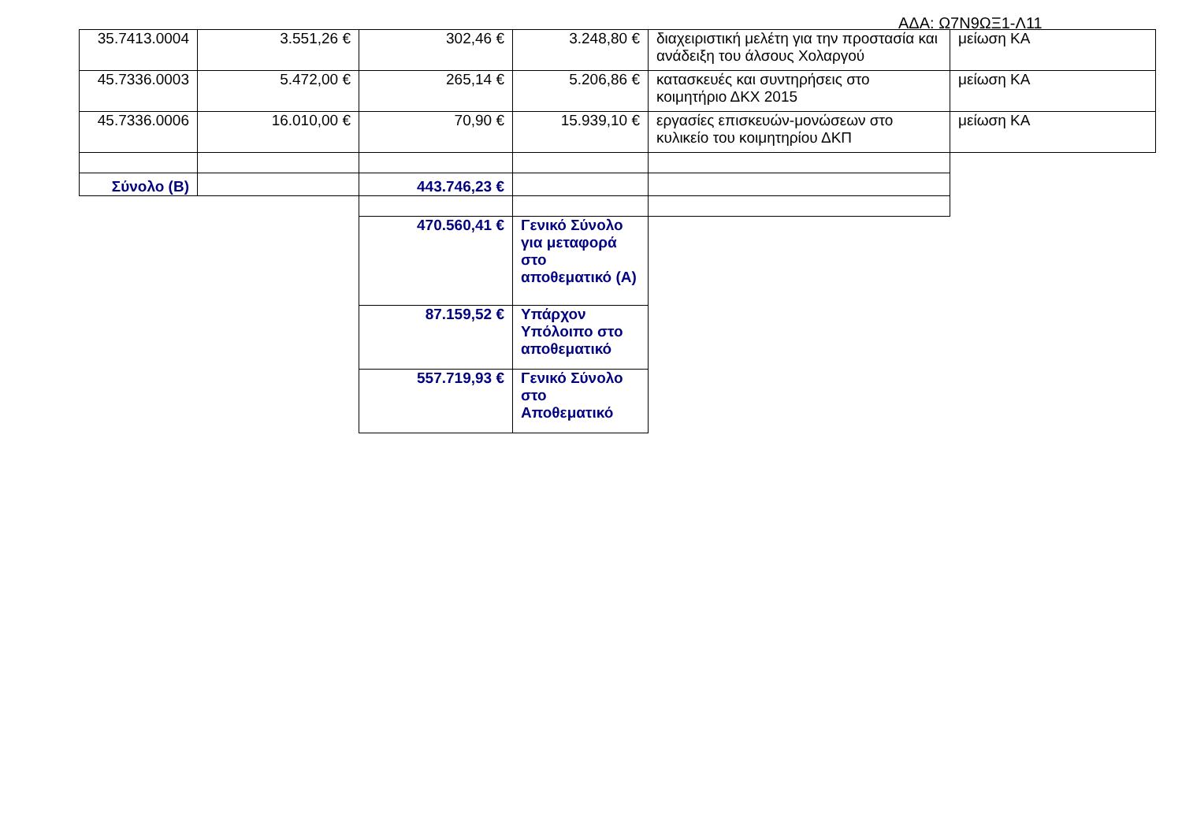ΑΔΑ: Ω7Ν9ΩΞ1-Λ11
| 35.7413.0004 | 3.551,26 € | 302,46 € | 3.248,80 € | διαχειριστική μελέτη για την προστασία και ανάδειξη του άλσους Χολαργού | μείωση ΚΑ |
| 45.7336.0003 | 5.472,00 € | 265,14 € | 5.206,86 € | κατασκευές και συντηρήσεις στο κοιμητήριο ΔΚΧ 2015 | μείωση ΚΑ |
| 45.7336.0006 | 16.010,00 € | 70,90 € | 15.939,10 € | εργασίες επισκευών-μονώσεων στο κυλικείο του κοιμητηρίου ΔΚΠ | μείωση ΚΑ |
| Σύνολο (Β) | | 443.746,23 € | | | |
| | | 470.560,41 € | Γενικό Σύνολο για μεταφορά στο αποθεματικό (Α) | | |
| | | 87.159,52 € | Υπάρχον Υπόλοιπο στο αποθεματικό | | |
| | | 557.719,93 € | Γενικό Σύνολο στο Αποθεματικό | | |